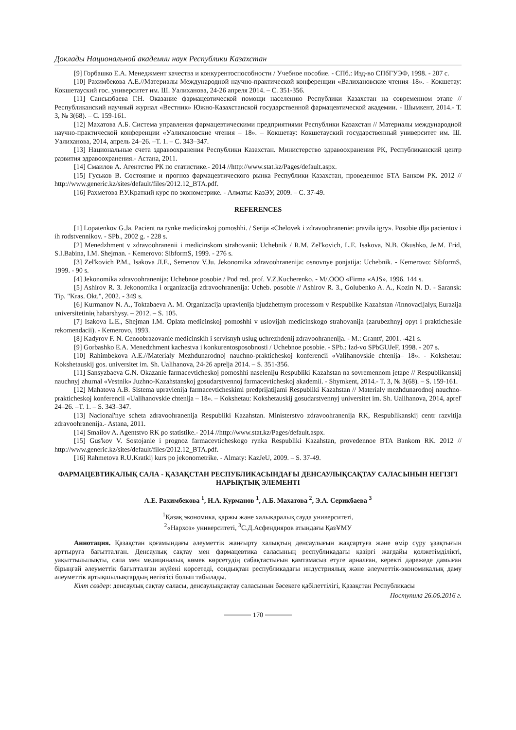Доклады Национальной академии наук Республики Казахстан
[9] Горбашко Е.А. Менеджмент качества и конкурентоспособности / Учебное пособие. - СПб.: Изд-во СПбГУЭФ, 1998. - 207 с.
[10] Рахимбекова А.Е.//Материалы Международной научно-практической конференции «Валихановские чтения–18». - Кокшетау: Кокшетауский гос. университет им. Ш. Уалиханова, 24-26 апреля 2014. – С. 351-356.
[11] Сансызбаева Г.Н. Оказание фармацевтической помощи населению Республики Казахстан на современном этапе // Республиканский научный журнал «Вестник» Южно-Казахстанской государственной фармацевтической академии. - Шымкент, 2014.- Т. 3, № 3(68). – С. 159-161.
[12] Махатова А.Б. Система управления фармацевтическими предприятиями Республики Казахстан // Материалы международной научно-практической конференции «Уалихановские чтения – 18». – Кокшетау: Кокшетауский государственный университет им. Ш. Уалиханова, 2014, апрель 24–26. –Т. 1. – С. 343–347.
[13] Национальные счета здравоохранения Республики Казахстан. Министерство здравоохранения РК, Республиканский центр развития здравоохранения.- Астана, 2011.
[14] Смаилов А. Агентство РК по статистике.- 2014 //http://www.stat.kz/Pages/default.aspx.
[15] Гуськов В. Состояние и прогноз фармацевтического рынка Республики Казахстан, проведенное БТА Банком РК. 2012 // http://www.generic.kz/sites/default/files/2012.12_BTA.pdf.
[16] Рахметова Р.У.Краткий курс по эконометрике. - Алматы: КазЭУ, 2009. – С. 37-49.
REFERENCES
[1] Lopatenkov G.Ja. Pacient na rynke medicinskoj pomoshhi. / Serija «Chelovek i zdravoohranenie: pravila igry». Posobie dlja pacientov i ih rodstvennikov. - SPb., 2002 g. - 228 s.
[2] Menedzhment v zdravoohranenii i medicinskom strahovanii: Uchebnik / R.M. Zel'kovich, L.E. Isakova, N.B. Okushko, Je.M. Frid, S.I.Babina, I.M. Shejman. - Kemerovo: SibformS, 1999. - 276 s.
[3] Zel'kovich P.M., Isakova Л.E., Semenov V.Ju. Jekonomika zdravoohranenija: osnovnye ponjatija: Uchebnik. - Kemerovo: SibformS, 1999. - 90 s.
[4] Jekonomika zdravoohranenija: Uchebnoe posobie / Pod red. prof. V.Z.Kucherenko. - M/.OOO «Firma «AJS», 1996. 144 s.
[5] Ashirov R. 3. Jekonomika i organizacija zdravoohranenija: Ucheb. posobie // Ashirov R. 3., Golubenko A. A., Kozin N. D. - Saransk: Tip. "Kras. Okt.", 2002. - 349 s.
[6] Kurmanov N. A., Toktabaeva A. M. Organizacija upravlenija bjudzhetnym processom v Respublike Kazahstan //Innovacijalyқ Eurazija universitetiniң habarshysy. – 2012. – S. 105.
[7] Isakova L.E., Shejman I.M. Oplata medicinskoj pomoshhi v uslovijah medicinskogo strahovanija (zarubezhnyj opyt i prakticheskie rekomendacii). - Kemerovo, 1993.
[8] Kadyrov F. N. Cenoobrazovanie medicinskih i servisnyh uslug uchrezhdenij zdravoohranenija. - M.: Grant#, 2001. -421 s.
[9] Gorbashko E.A. Menedzhment kachestva i konkurentosposobnosti / Uchebnoe posobie. - SPb.: Izd-vo SPbGUJeF, 1998. - 207 s.
[10] Rahimbekova A.E.//Materialy Mezhdunarodnoj nauchno-prakticheskoj konferencii «Valihanovskie chtenija– 18». - Kokshetau: Kokshetauskij gos. universitet im. Sh. Ualihanova, 24-26 aprelja 2014. – S. 351-356.
[11] Sansyzbaeva G.N. Okazanie farmacevticheskoj pomoshhi naseleniju Respubliki Kazahstan na sovremennom jetape // Respublikanskij nauchnyj zhurnal «Vestnik» Juzhno-Kazahstanskoj gosudarstvennoj farmacevticheskoj akademii. - Shymkent, 2014.- T. 3, № 3(68). – S. 159-161.
[12] Mahatova A.B. Sistema upravlenija farmacevticheskimi predprijatijami Respubliki Kazahstan // Materialy mezhdunarodnoj nauchno-prakticheskoj konferencii «Ualihanovskie chtenija – 18». – Kokshetau: Kokshetauskij gosudarstvennyj universitet im. Sh. Ualihanova, 2014, aprel' 24–26. –T. 1. – S. 343–347.
[13] Nacional'nye scheta zdravoohranenija Respubliki Kazahstan. Ministerstvo zdravoohranenija RK, Respublikanskij centr razvitija zdravoohranenija.- Astana, 2011.
[14] Smailov A. Agentstvo RK po statistike.- 2014 //http://www.stat.kz/Pages/default.aspx.
[15] Gus'kov V. Sostojanie i prognoz farmacevticheskogo rynka Respubliki Kazahstan, provedennoe BTA Bankom RK. 2012 // http://www.generic.kz/sites/default/files/2012.12_BTA.pdf.
[16] Rahmetova R.U.Kratkij kurs po jekonometrike. - Almaty: KazJeU, 2009. – S. 37-49.
ФАРМАЦЕВТИКАЛЫҚ САЛА - ҚАЗАҚСТАН РЕСПУБЛИКАСЫНДАҒЫ ДЕНСАУЛЫҚСАҚТАУ САЛАСЫНЫН НЕГІЗГІ НАРЫҚТЫҚ ЭЛЕМЕНТІ
А.Е. Рахимбекова <sup>1</sup>, Н.А. Курманов <sup>1</sup>, А.Б. Махатова <sup>2</sup>, Э.А. Серикбаева <sup>3</sup>
<sup>1</sup> Қазақ экономика, қаржы және халықаралық сауда университеті,
<sup>2</sup> «Нархоз» университеті, <sup>3</sup>С.Д.Асфендияров атындағы ҚазҰМУ
Аннотация. Қазақстан қоғамындағы әлеуметтік жаңғырту халықтың денсаулығын жақсартуға және өмір сүру ұзақтығын арттыруға бағытталған. Денсаулық сақтау мен фармацевтика саласының республикадағы қазіргі жағдайы қолжетімділікті, уақыттылылықты, сапа мен медициналық көмек көрсетудің сабақтастығын қамтамасыз етуге арналған, керекті дәрежеде дамыған бірыңғай әлеуметтік бағытталған жүйені көрсетеді, сондықтан республикадағы индустриялық және әлеуметтік-экономикалық даму әлеуметтік артықшылықтардың негізгісі болып табылады.
Кілт сөздер: денсаулық сақтау саласы, денсаулықсақтау саласынын бәсекеге қабілеттілігі, Қазақстан Республикасы
Поступила 26.06.2016 г.
170